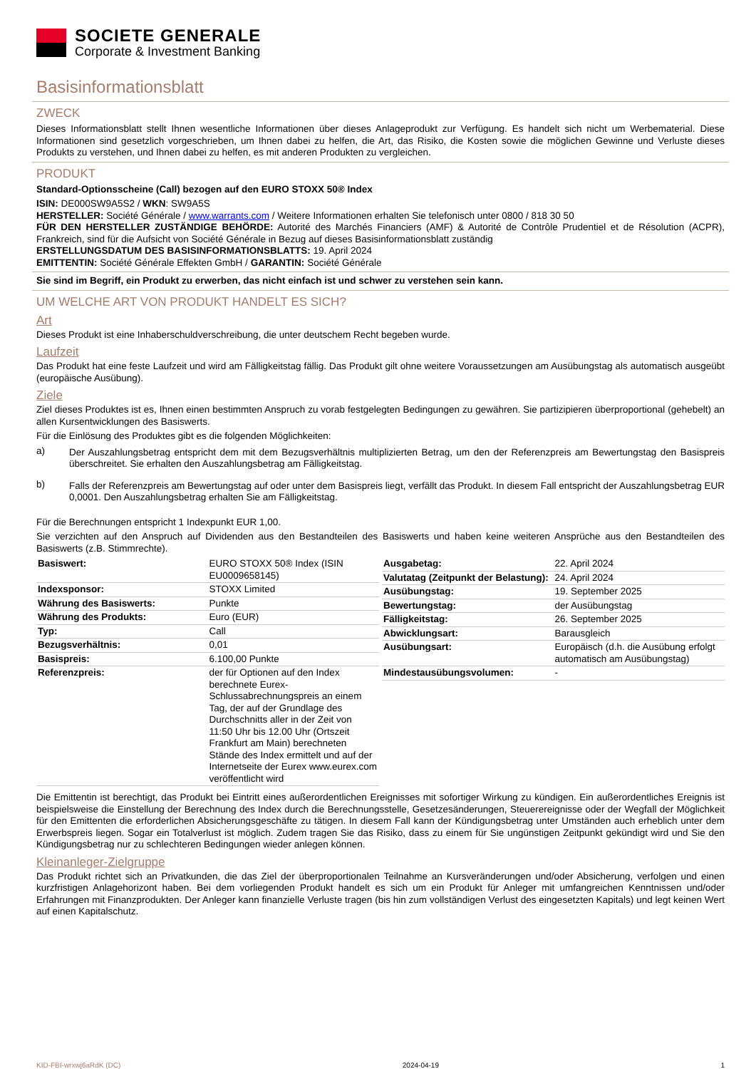SOCIETE GENERALE
Corporate & Investment Banking
Basisinformationsblatt
ZWECK
Dieses Informationsblatt stellt Ihnen wesentliche Informationen über dieses Anlageprodukt zur Verfügung. Es handelt sich nicht um Werbematerial. Diese Informationen sind gesetzlich vorgeschrieben, um Ihnen dabei zu helfen, die Art, das Risiko, die Kosten sowie die möglichen Gewinne und Verluste dieses Produkts zu verstehen, und Ihnen dabei zu helfen, es mit anderen Produkten zu vergleichen.
PRODUKT
Standard-Optionsscheine (Call) bezogen auf den EURO STOXX 50® Index
ISIN: DE000SW9A5S2 / WKN: SW9A5S
HERSTELLER: Société Générale / www.warrants.com / Weitere Informationen erhalten Sie telefonisch unter 0800 / 818 30 50
FÜR DEN HERSTELLER ZUSTÄNDIGE BEHÖRDE: Autorité des Marchés Financiers (AMF) & Autorité de Contrôle Prudentiel et de Résolution (ACPR), Frankreich, sind für die Aufsicht von Société Générale in Bezug auf dieses Basisinformationsblatt zuständig
ERSTELLUNGSDATUM DES BASISINFORMATIONSBLATTS: 19. April 2024
EMITTENTIN: Société Générale Effekten GmbH / GARANTIN: Société Générale
Sie sind im Begriff, ein Produkt zu erwerben, das nicht einfach ist und schwer zu verstehen sein kann.
UM WELCHE ART VON PRODUKT HANDELT ES SICH?
Art
Dieses Produkt ist eine Inhaberschuldverschreibung, die unter deutschem Recht begeben wurde.
Laufzeit
Das Produkt hat eine feste Laufzeit und wird am Fälligkeitstag fällig. Das Produkt gilt ohne weitere Voraussetzungen am Ausübungstag als automatisch ausgeübt (europäische Ausübung).
Ziele
Ziel dieses Produktes ist es, Ihnen einen bestimmten Anspruch zu vorab festgelegten Bedingungen zu gewähren. Sie partizipieren überproportional (gehebelt) an allen Kursentwicklungen des Basiswerts.
Für die Einlösung des Produktes gibt es die folgenden Möglichkeiten:
a)
Der Auszahlungsbetrag entspricht dem mit dem Bezugsverhältnis multiplizierten Betrag, um den der Referenzpreis am Bewertungstag den Basispreis überschreitet. Sie erhalten den Auszahlungsbetrag am Fälligkeitstag.
b)
Falls der Referenzpreis am Bewertungstag auf oder unter dem Basispreis liegt, verfällt das Produkt. In diesem Fall entspricht der Auszahlungsbetrag EUR 0,0001. Den Auszahlungsbetrag erhalten Sie am Fälligkeitstag.
Für die Berechnungen entspricht 1 Indexpunkt EUR 1,00.
Sie verzichten auf den Anspruch auf Dividenden aus den Bestandteilen des Basiswerts und haben keine weiteren Ansprüche aus den Bestandteilen des Basiswerts (z.B. Stimmrechte).
| Basiswert: | EURO STOXX 50® Index (ISIN EU0009658145) |
| Indexsponsor: | STOXX Limited |
| Währung des Basiswerts: | Punkte |
| Währung des Produkts: | Euro (EUR) |
| Typ: | Call |
| Bezugsverhältnis: | 0,01 |
| Basispreis: | 6.100,00 Punkte |
| Referenzpreis: | der für Optionen auf den Index berechnete Eurex-Schlussabrechnungspreis an einem Tag, der auf der Grundlage des Durchschnitts aller in der Zeit von 11:50 Uhr bis 12.00 Uhr (Ortszeit Frankfurt am Main) berechneten Stände des Index ermittelt und auf der Internetseite der Eurex www.eurex.com veröffentlicht wird |
| Ausgabetag: | 22. April 2024 |
| Valutatag (Zeitpunkt der Belastung): | 24. April 2024 |
| Ausübungstag: | 19. September 2025 |
| Bewertungstag: | der Ausübungstag |
| Fälligkeitstag: | 26. September 2025 |
| Abwicklungsart: | Barausgleich |
| Ausübungsart: | Europäisch (d.h. die Ausübung erfolgt automatisch am Ausübungstag) |
| Mindestausübungsvolumen: | - |
Die Emittentin ist berechtigt, das Produkt bei Eintritt eines außerordentlichen Ereignisses mit sofortiger Wirkung zu kündigen. Ein außerordentliches Ereignis ist beispielsweise die Einstellung der Berechnung des Index durch die Berechnungsstelle, Gesetzesänderungen, Steuerereignisse oder der Wegfall der Möglichkeit für den Emittenten die erforderlichen Absicherungsgeschäfte zu tätigen. In diesem Fall kann der Kündigungsbetrag unter Umständen auch erheblich unter dem Erwerbspreis liegen. Sogar ein Totalverlust ist möglich. Zudem tragen Sie das Risiko, dass zu einem für Sie ungünstigen Zeitpunkt gekündigt wird und Sie den Kündigungsbetrag nur zu schlechteren Bedingungen wieder anlegen können.
Kleinanleger-Zielgruppe
Das Produkt richtet sich an Privatkunden, die das Ziel der überproportionalen Teilnahme an Kursveränderungen und/oder Absicherung, verfolgen und einen kurzfristigen Anlagehorizont haben. Bei dem vorliegenden Produkt handelt es sich um ein Produkt für Anleger mit umfangreichen Kenntnissen und/oder Erfahrungen mit Finanzprodukten. Der Anleger kann finanzielle Verluste tragen (bis hin zum vollständigen Verlust des eingesetzten Kapitals) und legt keinen Wert auf einen Kapitalschutz.
KID-FBI-wrxwj6aRdK (DC) 2024-04-19 1